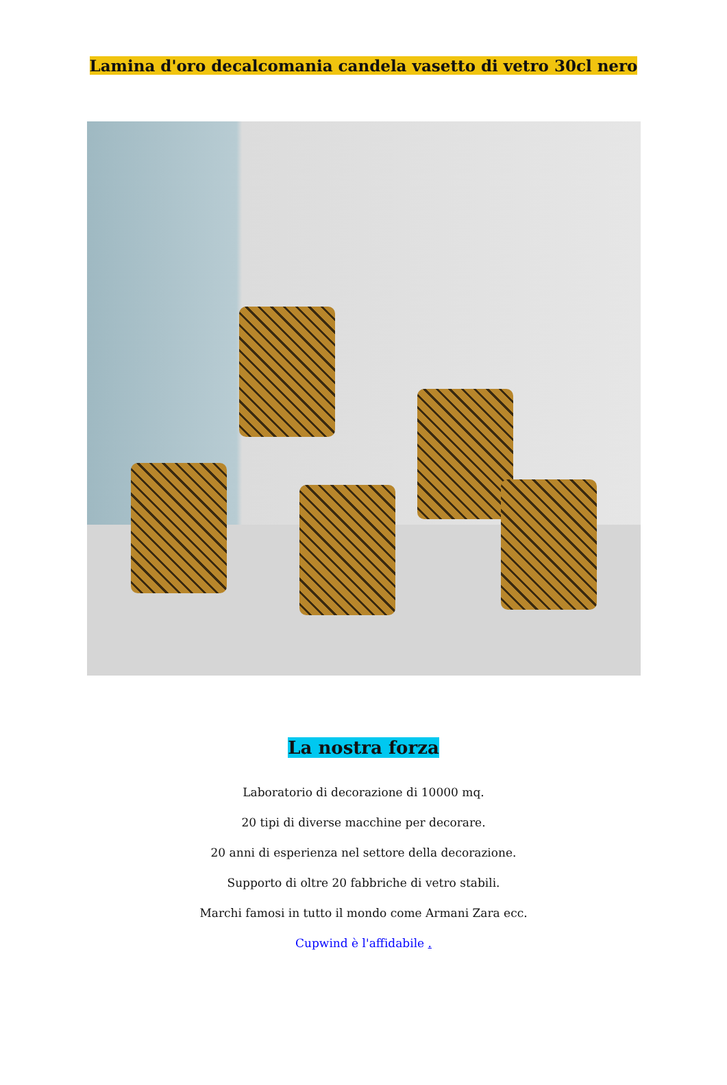Lamina d'oro decalcomania candela vasetto di vetro 30cl nero
La nostra forza
Laboratorio di decorazione di 10000 mq.
20 tipi di diverse macchine per decorare.
20 anni di esperienza nel settore della decorazione.
Supporto di oltre 20 fabbriche di vetro stabili.
Marchi famosi in tutto il mondo come Armani Zara ecc.
Cupwind è l'affidabile .